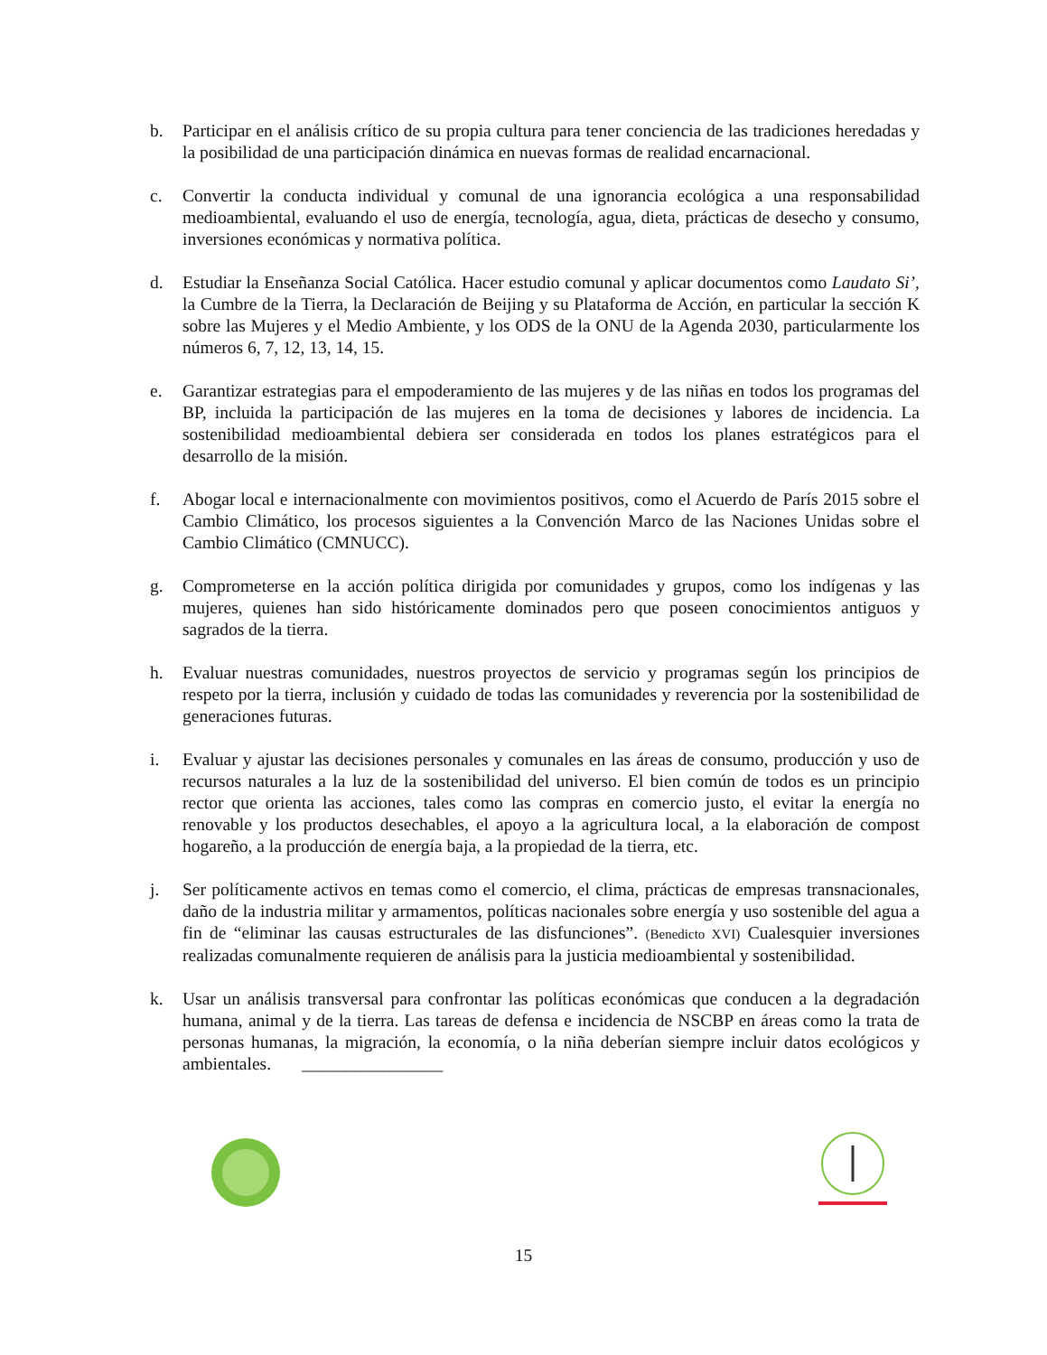b. Participar en el análisis crítico de su propia cultura para tener conciencia de las tradiciones heredadas y la posibilidad de una participación dinámica en nuevas formas de realidad encarnacional.
c. Convertir la conducta individual y comunal de una ignorancia ecológica a una responsabilidad medioambiental, evaluando el uso de energía, tecnología, agua, dieta, prácticas de desecho y consumo, inversiones económicas y normativa política.
d. Estudiar la Enseñanza Social Católica. Hacer estudio comunal y aplicar documentos como Laudato Si’, la Cumbre de la Tierra, la Declaración de Beijing y su Plataforma de Acción, en particular la sección K sobre las Mujeres y el Medio Ambiente, y los ODS de la ONU de la Agenda 2030, particularmente los números 6, 7, 12, 13, 14, 15.
e. Garantizar estrategias para el empoderamiento de las mujeres y de las niñas en todos los programas del BP, incluida la participación de las mujeres en la toma de decisiones y labores de incidencia. La sostenibilidad medioambiental debiera ser considerada en todos los planes estratégicos para el desarrollo de la misión.
f. Abogar local e internacionalmente con movimientos positivos, como el Acuerdo de París 2015 sobre el Cambio Climático, los procesos siguientes a la Convención Marco de las Naciones Unidas sobre el Cambio Climático (CMNUCC).
g. Comprometerse en la acción política dirigida por comunidades y grupos, como los indígenas y las mujeres, quienes han sido históricamente dominados pero que poseen conocimientos antiguos y sagrados de la tierra.
h. Evaluar nuestras comunidades, nuestros proyectos de servicio y programas según los principios de respeto por la tierra, inclusión y cuidado de todas las comunidades y reverencia por la sostenibilidad de generaciones futuras.
i. Evaluar y ajustar las decisiones personales y comunales en las áreas de consumo, producción y uso de recursos naturales a la luz de la sostenibilidad del universo. El bien común de todos es un principio rector que orienta las acciones, tales como las compras en comercio justo, el evitar la energía no renovable y los productos desechables, el apoyo a la agricultura local, a la elaboración de compost hogareño, a la producción de energía baja, a la propiedad de la tierra, etc.
j. Ser políticamente activos en temas como el comercio, el clima, prácticas de empresas transnacionales, daño de la industria militar y armamentos, políticas nacionales sobre energía y uso sostenible del agua a fin de “eliminar las causas estructurales de las disfunciones”. (Benedicto XVI) Cualesquier inversiones realizadas comunalmente requieren de análisis para la justicia medioambiental y sostenibilidad.
k. Usar un análisis transversal para confrontar las políticas económicas que conducen a la degradación humana, animal y de la tierra. Las tareas de defensa e incidencia de NSCBP en áreas como la trata de personas humanas, la migración, la economía, o la niña deberían siempre incluir datos ecológicos y ambientales. ________________
15